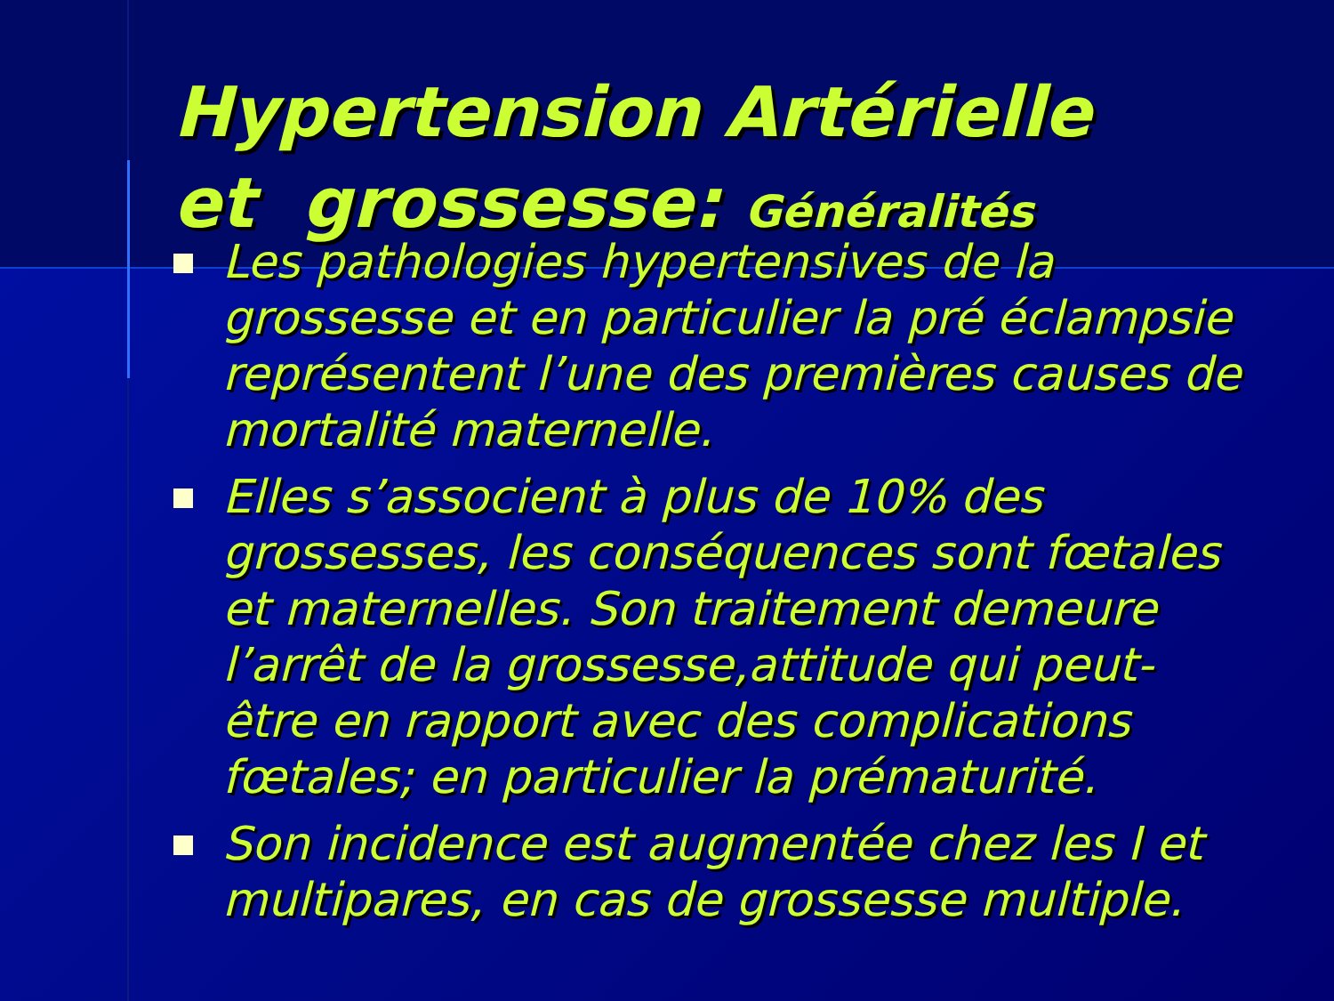Hypertension Artérielle
et grossesse: Généralités
Les pathologies hypertensives de la grossesse et en particulier la pré éclampsie représentent l’une des premières causes de mortalité maternelle.
Elles s’associent à plus de 10% des grossesses, les conséquences sont fœtales et maternelles. Son traitement demeure l’arrêt de la grossesse,attitude qui peut-être en rapport avec des complications fœtales; en particulier la prématurité.
Son incidence est augmentée chez les I et multipares, en cas de grossesse multiple.